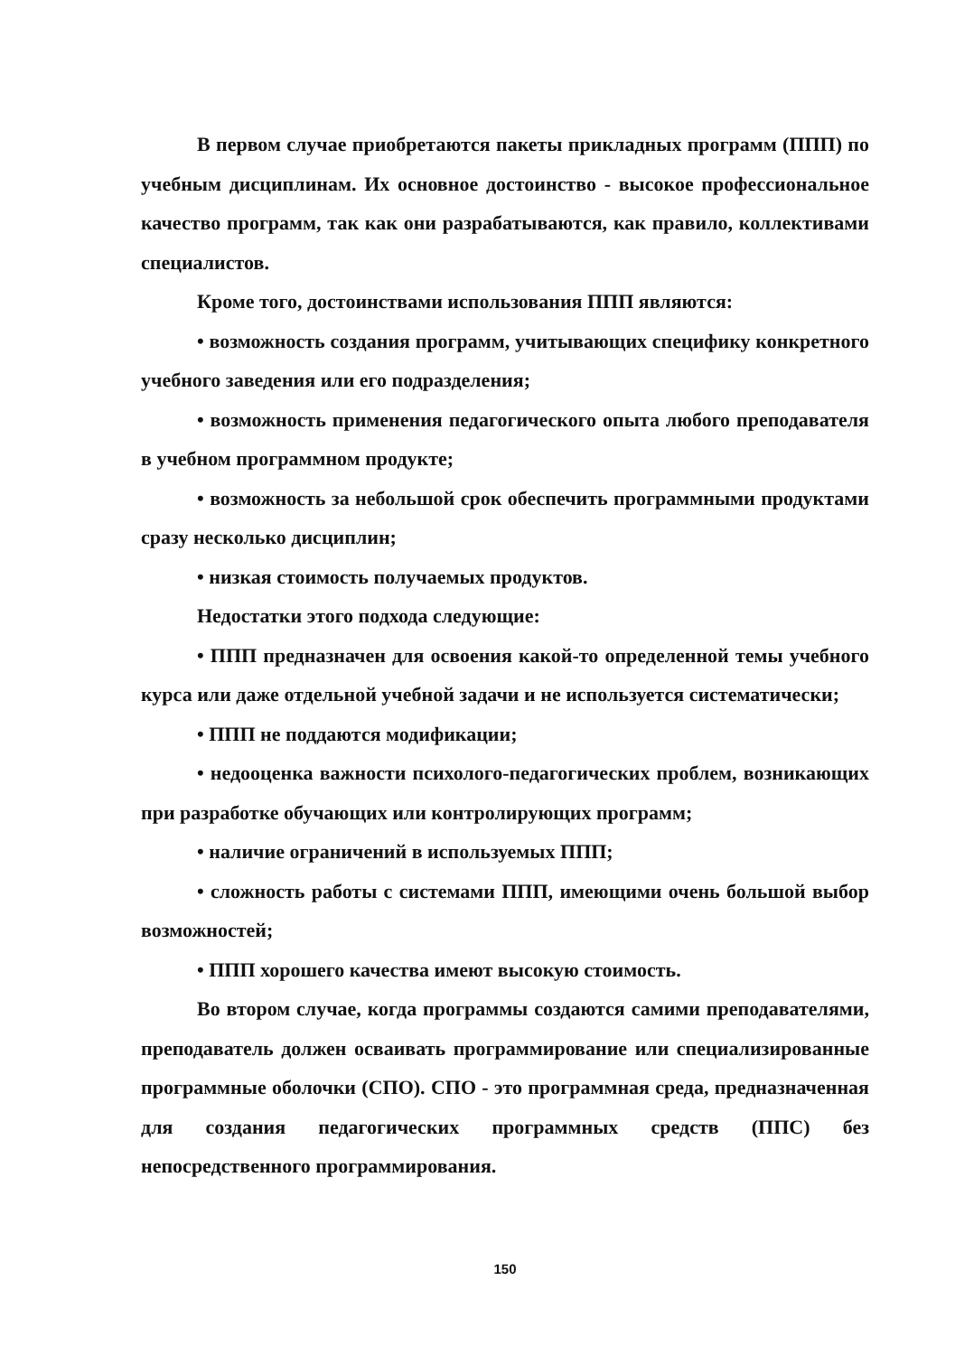В первом случае приобретаются пакеты прикладных программ (ППП) по учебным дисциплинам. Их основное достоинство - высокое профессиональное качество программ, так как они разрабатываются, как правило, коллективами специалистов.
Кроме того, достоинствами использования ППП являются:
• возможность создания программ, учитывающих специфику конкретного учебного заведения или его подразделения;
• возможность применения педагогического опыта любого преподавателя в учебном программном продукте;
• возможность за небольшой срок обеспечить программными продуктами сразу несколько дисциплин;
• низкая стоимость получаемых продуктов.
Недостатки этого подхода следующие:
• ППП предназначен для освоения какой-то определенной темы учебного курса или даже отдельной учебной задачи и не используется систематически;
• ППП не поддаются модификации;
• недооценка важности психолого-педагогических проблем, возникающих при разработке обучающих или контролирующих программ;
• наличие ограничений в используемых ППП;
• сложность работы с системами ППП, имеющими очень большой выбор возможностей;
• ППП хорошего качества имеют высокую стоимость.
Во втором случае, когда программы создаются самими преподавателями, преподаватель должен осваивать программирование или специализированные программные оболочки (СПО). СПО - это программная среда, предназначенная для создания педагогических программных средств (ППС) без непосредственного программирования.
150